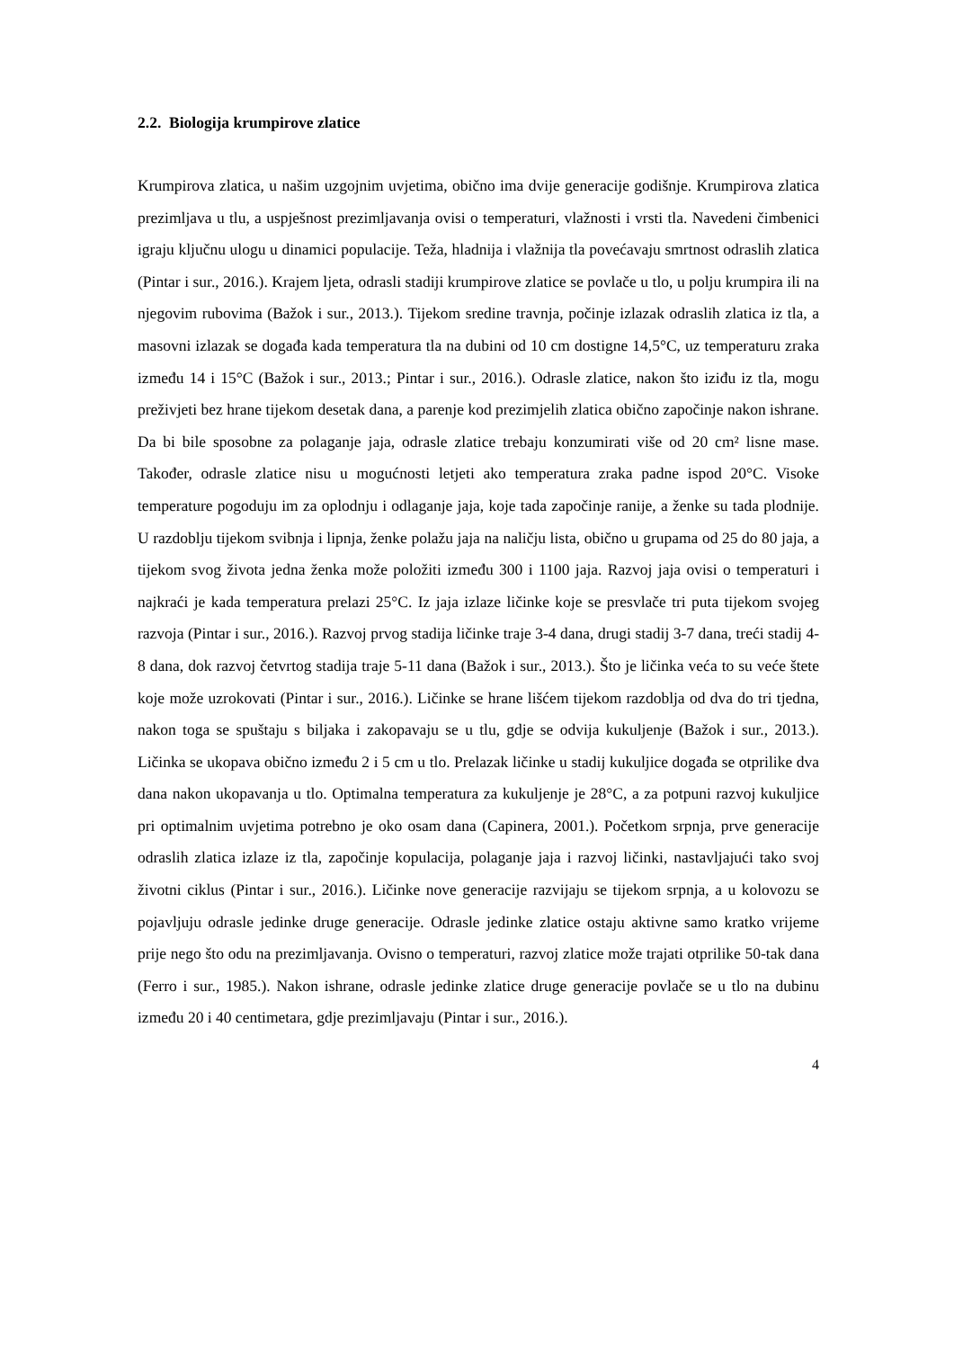2.2. Biologija krumpirove zlatice
Krumpirova zlatica, u našim uzgojnim uvjetima, obično ima dvije generacije godišnje. Krumpirova zlatica prezimljava u tlu, a uspješnost prezimljavanja ovisi o temperaturi, vlažnosti i vrsti tla. Navedeni čimbenici igraju ključnu ulogu u dinamici populacije. Teža, hladnija i vlažnija tla povećavaju smrtnost odraslih zlatica (Pintar i sur., 2016.). Krajem ljeta, odrasli stadiji krumpirove zlatice se povlače u tlo, u polju krumpira ili na njegovim rubovima (Bažok i sur., 2013.). Tijekom sredine travnja, počinje izlazak odraslih zlatica iz tla, a masovni izlazak se događa kada temperatura tla na dubini od 10 cm dostigne 14,5°C, uz temperaturu zraka između 14 i 15°C (Bažok i sur., 2013.; Pintar i sur., 2016.). Odrasle zlatice, nakon što iziđu iz tla, mogu preživjeti bez hrane tijekom desetak dana, a parenje kod prezimjelih zlatica obično započinje nakon ishrane. Da bi bile sposobne za polaganje jaja, odrasle zlatice trebaju konzumirati više od 20 cm² lisne mase. Također, odrasle zlatice nisu u mogućnosti letjeti ako temperatura zraka padne ispod 20°C. Visoke temperature pogoduju im za oplodnju i odlaganje jaja, koje tada započinje ranije, a ženke su tada plodnije. U razdoblju tijekom svibnja i lipnja, ženke polažu jaja na naličju lista, obično u grupama od 25 do 80 jaja, a tijekom svog života jedna ženka može položiti između 300 i 1100 jaja. Razvoj jaja ovisi o temperaturi i najkraći je kada temperatura prelazi 25°C. Iz jaja izlaze ličinke koje se presvlače tri puta tijekom svojeg razvoja (Pintar i sur., 2016.). Razvoj prvog stadija ličinke traje 3-4 dana, drugi stadij 3-7 dana, treći stadij 4-8 dana, dok razvoj četvrtog stadija traje 5-11 dana (Bažok i sur., 2013.). Što je ličinka veća to su veće štete koje može uzrokovati (Pintar i sur., 2016.). Ličinke se hrane lišćem tijekom razdoblja od dva do tri tjedna, nakon toga se spuštaju s biljaka i zakopavaju se u tlu, gdje se odvija kukuljenje (Bažok i sur., 2013.). Ličinka se ukopava obično između 2 i 5 cm u tlo. Prelazak ličinke u stadij kukuljice događa se otprilike dva dana nakon ukopavanja u tlo. Optimalna temperatura za kukuljenje je 28°C, a za potpuni razvoj kukuljice pri optimalnim uvjetima potrebno je oko osam dana (Capinera, 2001.). Početkom srpnja, prve generacije odraslih zlatica izlaze iz tla, započinje kopulacija, polaganje jaja i razvoj ličinki, nastavljajući tako svoj životni ciklus (Pintar i sur., 2016.). Ličinke nove generacije razvijaju se tijekom srpnja, a u kolovozu se pojavljuju odrasle jedinke druge generacije. Odrasle jedinke zlatice ostaju aktivne samo kratko vrijeme prije nego što odu na prezimljavanja. Ovisno o temperaturi, razvoj zlatice može trajati otprilike 50-tak dana (Ferro i sur., 1985.). Nakon ishrane, odrasle jedinke zlatice druge generacije povlače se u tlo na dubinu između 20 i 40 centimetara, gdje prezimljavaju (Pintar i sur., 2016.).
4